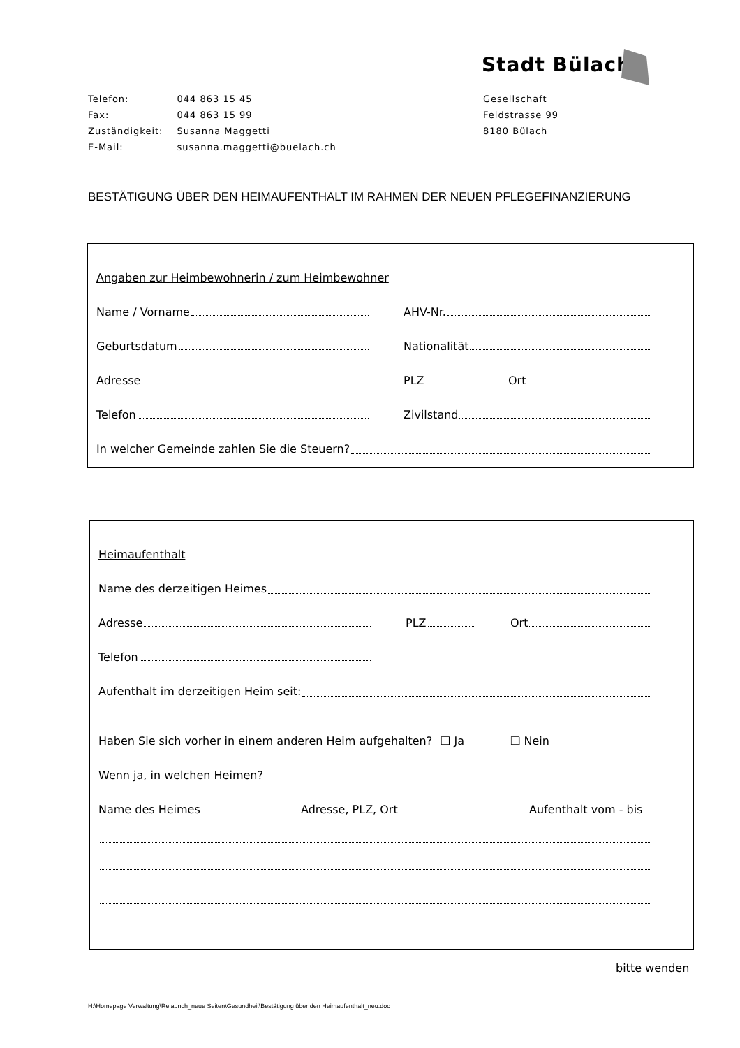Stadt Bülach
| Telefon: | 044 863 15 45 |
| Fax: | 044 863 15 99 |
| Zuständigkeit: | Susanna Maggetti |
| E-Mail: | susanna.maggetti@buelach.ch |
Gesellschaft
Feldstrasse 99
8180 Bülach
BESTÄTIGUNG ÜBER DEN HEIMAUFENTHALT IM RAHMEN DER NEUEN PFLEGEFINANZIERUNG
Angaben zur Heimbewohnerin / zum Heimbewohner
Name / Vorname AHV-Nr.
Geburtsdatum Nationalität
Adresse PLZ Ort
Telefon Zivilstand
In welcher Gemeinde zahlen Sie die Steuern?
Heimaufenthalt
Name des derzeitigen Heimes
Adresse PLZ Ort
Telefon
Aufenthalt im derzeitigen Heim seit:
Haben Sie sich vorher in einem anderen Heim aufgehalten? ❑ Ja ❑ Nein
Wenn ja, in welchen Heimen?
Name des Heimes Adresse, PLZ, Ort Aufenthalt vom - bis
bitte wenden
H:\Homepage Verwaltung\Relaunch_neue Seiten\Gesundheit\Bestätigung über den Heimaufenthalt_neu.doc